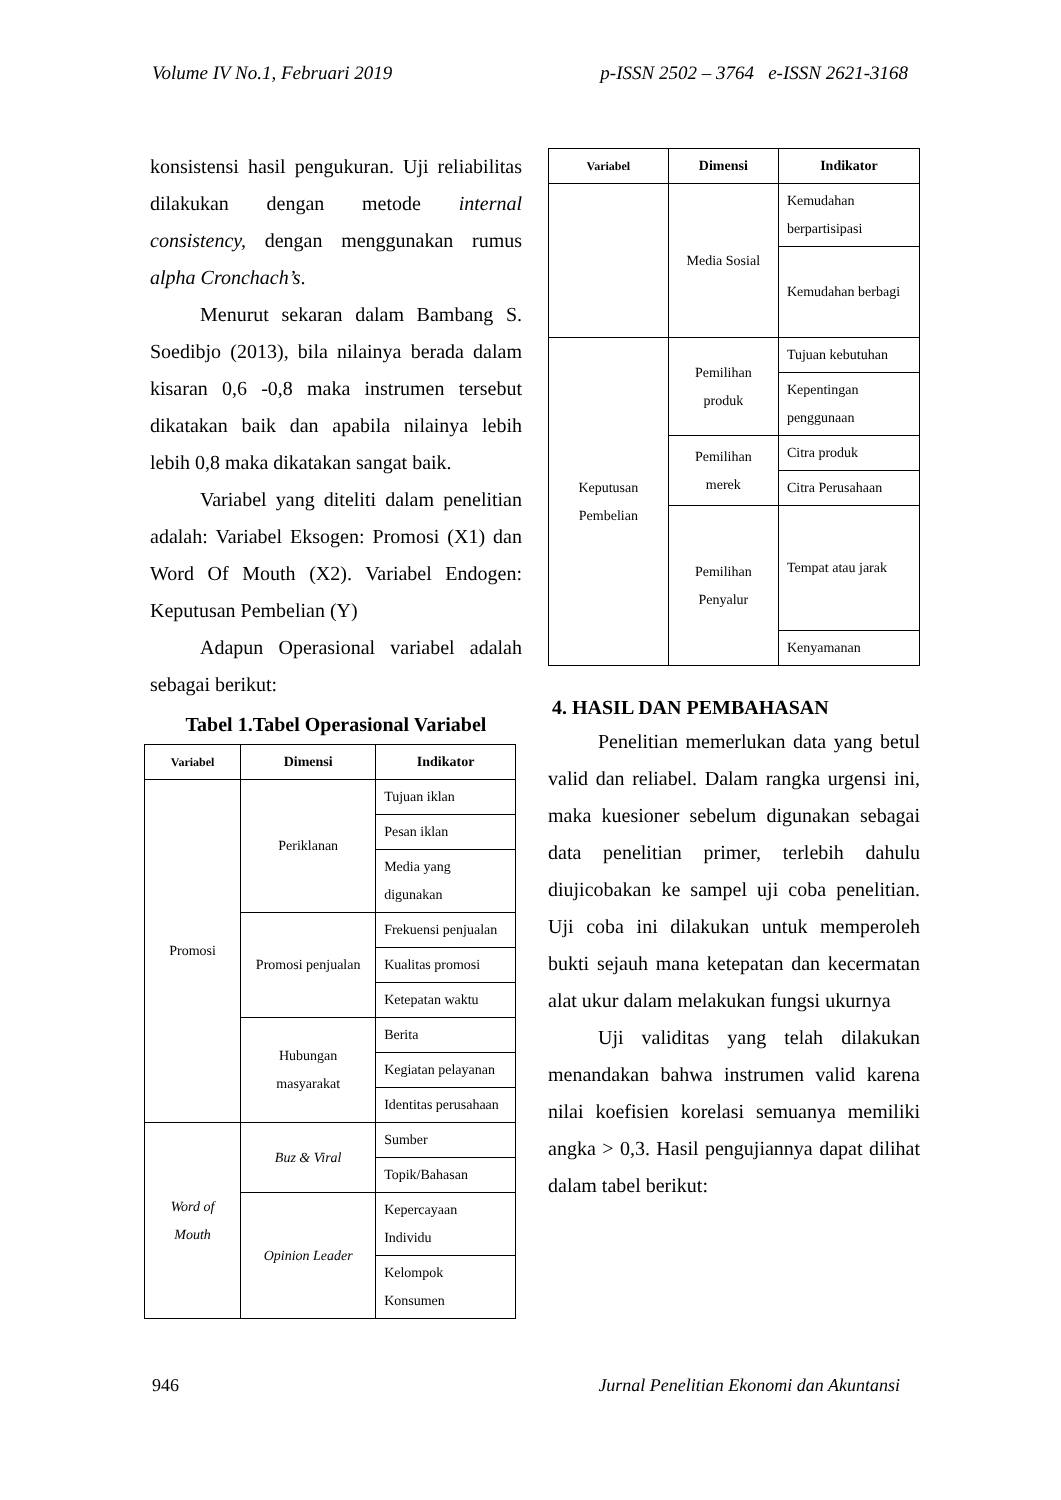Volume IV No.1, Februari 2019 p-ISSN 2502 – 3764 e-ISSN 2621-3168
konsistensi hasil pengukuran. Uji reliabilitas dilakukan dengan metode internal consistency, dengan menggunakan rumus alpha Cronchach’s.
Menurut sekaran dalam Bambang S. Soedibjo (2013), bila nilainya berada dalam kisaran 0,6 -0,8 maka instrumen tersebut dikatakan baik dan apabila nilainya lebih lebih 0,8 maka dikatakan sangat baik.
Variabel yang diteliti dalam penelitian adalah: Variabel Eksogen: Promosi (X1) dan Word Of Mouth (X2). Variabel Endogen: Keputusan Pembelian (Y)
Adapun Operasional variabel adalah sebagai berikut:
Tabel 1.Tabel Operasional Variabel
| Variabel | Dimensi | Indikator |
| --- | --- | --- |
| Promosi | Periklanan | Tujuan iklan |
| | | Pesan iklan |
| | | Media yang digunakan |
| | Promosi penjualan | Frekuensi penjualan |
| | | Kualitas promosi |
| | | Ketepatan waktu |
| | Hubungan masyarakat | Berita |
| | | Kegiatan pelayanan |
| | | Identitas perusahaan |
| Word of Mouth | Buz & Viral | Sumber |
| | | Topik/Bahasan |
| | Opinion Leader | Kepercayaan Individu |
| | | Kelompok Konsumen |
| Variabel | Dimensi | Indikator |
| --- | --- | --- |
| | Media Sosial | Kemudahan berpartisipasi |
| | | Kemudahan berbagi |
| Keputusan Pembelian | Pemilihan produk | Tujuan kebutuhan |
| | | Kepentingan penggunaan |
| | Pemilihan merek | Citra produk |
| | | Citra Perusahaan |
| | Pemilihan Penyalur | Tempat atau jarak |
| | | Kenyamanan |
4. HASIL DAN PEMBAHASAN
Penelitian memerlukan data yang betul valid dan reliabel. Dalam rangka urgensi ini, maka kuesioner sebelum digunakan sebagai data penelitian primer, terlebih dahulu diujicobakan ke sampel uji coba penelitian. Uji coba ini dilakukan untuk memperoleh bukti sejauh mana ketepatan dan kecermatan alat ukur dalam melakukan fungsi ukurnya
Uji validitas yang telah dilakukan menandakan bahwa instrumen valid karena nilai koefisien korelasi semuanya memiliki angka > 0,3. Hasil pengujiannya dapat dilihat dalam tabel berikut:
946 Jurnal Penelitian Ekonomi dan Akuntansi